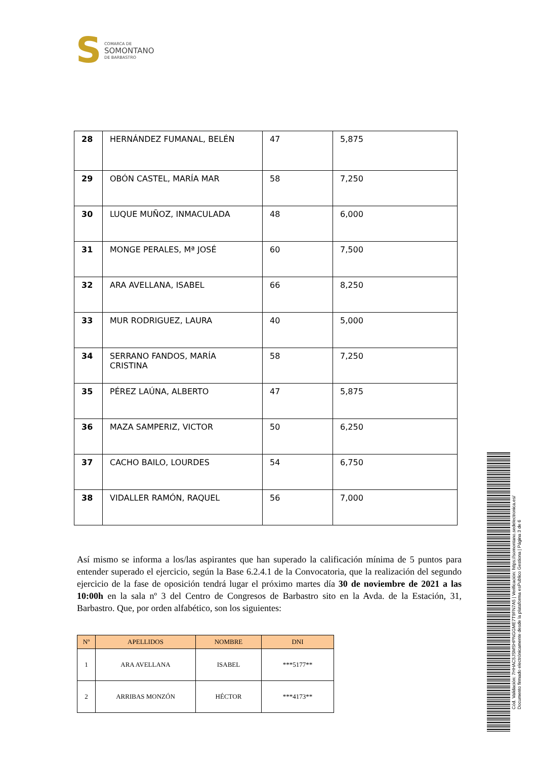S
COMARCA DE
SOMONTANO
DE BARBASTRO
| 28 | HERNÁNDEZ FUMANAL, BELÉN | 47 | 5,875 |
| 29 | OBÓN CASTEL, MARÍA MAR | 58 | 7,250 |
| 30 | LUQUE MUÑOZ, INMACULADA | 48 | 6,000 |
| 31 | MONGE PERALES, Mª JOSÉ | 60 | 7,500 |
| 32 | ARA AVELLANA, ISABEL | 66 | 8,250 |
| 33 | MUR RODRIGUEZ, LAURA | 40 | 5,000 |
| 34 | SERRANO FANDOS, MARÍA CRISTINA | 58 | 7,250 |
| 35 | PÉREZ LAÚNA, ALBERTO | 47 | 5,875 |
| 36 | MAZA SAMPERIZ, VICTOR | 50 | 6,250 |
| 37 | CACHO BAILO, LOURDES | 54 | 6,750 |
| 38 | VIDALLER RAMÓN, RAQUEL | 56 | 7,000 |
Así mismo se informa a los/las aspirantes que han superado la calificación mínima de 5 puntos para entender superado el ejercicio, según la Base 6.2.4.1 de la Convocatoria, que la realización del segundo ejercicio de la fase de oposición tendrá lugar el próximo martes día 30 de noviembre de 2021 a las 10:00h en la sala nº 3 del Centro de Congresos de Barbastro sito en la Avda. de la Estación, 31, Barbastro. Que, por orden alfabético, son los siguientes:
| Nº | APELLIDOS | NOMBRE | DNI |
| --- | --- | --- | --- |
| 1 | ARA AVELLANA | ISABEL | ***5177** |
| 2 | ARRIBAS MONZÓN | HÉCTOR | ***4173** |
Cód. Validación: 7HHAC5JSMSHPNGGME7T9FN7A5 | Verificación: https://somontano.sedelectronica.es/
Documento firmado electrónicamente desde la plataforma esPublico Gestiona | Página 3 de 6